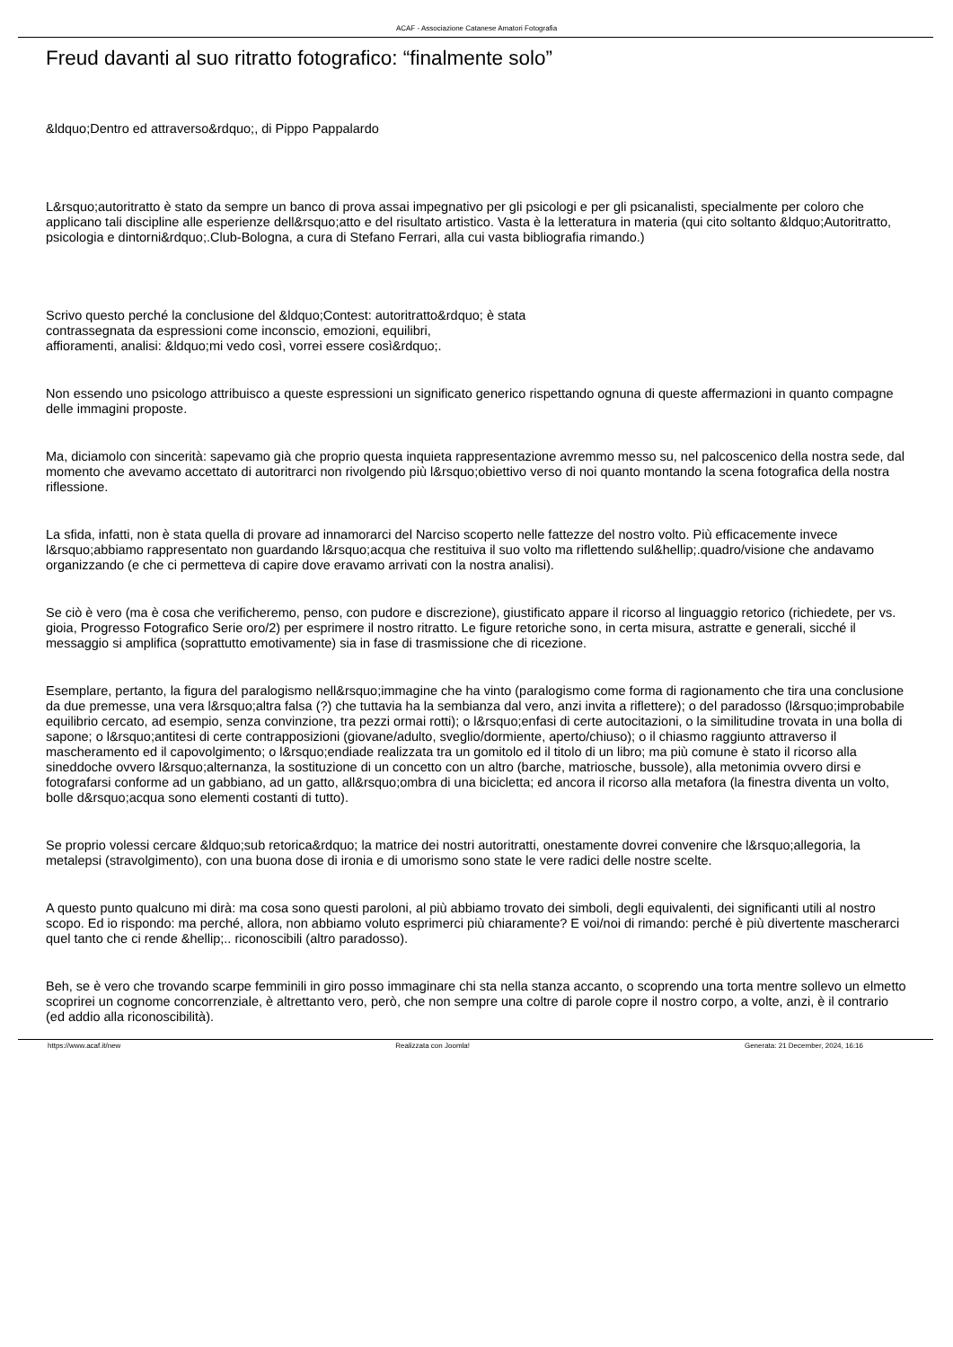ACAF - Associazione Catanese Amatori Fotografia
Freud davanti al suo ritratto fotografico: “finalmente solo”
&ldquo;Dentro ed attraverso&rdquo;, di Pippo Pappalardo
L&rsquo;autoritratto è stato da sempre un banco di prova assai impegnativo per gli psicologi e per gli psicanalisti, specialmente per coloro che applicano tali discipline alle esperienze dell&rsquo;atto e del risultato artistico. Vasta è la letteratura in materia (qui cito soltanto &ldquo;Autoritratto, psicologia e dintorni&rdquo;.Club-Bologna, a cura di Stefano Ferrari, alla cui vasta bibliografia rimando.)
Scrivo questo perché la conclusione del &ldquo;Contest: autoritratto&rdquo; è stata
contrassegnata da espressioni come inconscio, emozioni, equilibri,
affioramenti, analisi: &ldquo;mi vedo così, vorrei essere così&rdquo;.
Non essendo uno psicologo attribuisco a queste espressioni un significato generico rispettando ognuna di queste affermazioni in quanto compagne delle immagini proposte.
Ma, diciamolo con sincerità: sapevamo già che proprio questa inquieta rappresentazione avremmo messo su, nel palcoscenico della nostra sede, dal momento che avevamo accettato di autoritrarci non rivolgendo più l&rsquo;obiettivo verso di noi quanto montando la scena fotografica della nostra riflessione.
La sfida, infatti, non è stata quella di provare ad innamorarci del Narciso scoperto nelle fattezze del nostro volto. Più efficacemente invece l&rsquo;abbiamo rappresentato non guardando l&rsquo;acqua che restituiva il suo volto ma riflettendo sul&hellip;.quadro/visione che andavamo organizzando (e che ci permetteva di capire dove eravamo arrivati con la nostra analisi).
Se ciò è vero (ma è cosa che verificheremo, penso, con pudore e discrezione), giustificato appare il ricorso al linguaggio retorico (richiedete, per vs. gioia, Progresso Fotografico Serie oro/2) per esprimere il nostro ritratto. Le figure retoriche sono, in certa misura, astratte e generali, sicché il messaggio si amplifica (soprattutto emotivamente) sia in fase di trasmissione che di ricezione.
Esemplare, pertanto, la figura del paralogismo nell&rsquo;immagine che ha vinto (paralogismo come forma di ragionamento che tira una conclusione da due premesse, una vera l&rsquo;altra falsa (?) che tuttavia ha la sembianza dal vero, anzi invita a riflettere); o del paradosso (l&rsquo;improbabile equilibrio cercato, ad esempio, senza convinzione, tra pezzi ormai rotti); o l&rsquo;enfasi di certe autocitazioni, o la similitudine trovata in una bolla di sapone; o l&rsquo;antitesi di certe contrapposizioni (giovane/adulto, sveglio/dormiente, aperto/chiuso); o il chiasmo raggiunto attraverso il mascheramento ed il capovolgimento; o l&rsquo;endiade realizzata tra un gomitolo ed il titolo di un libro; ma più comune è stato il ricorso alla sineddoche ovvero l&rsquo;alternanza, la sostituzione di un concetto con un altro (barche, matriosche, bussole), alla metonimia ovvero dirsi e fotografarsi conforme ad un gabbiano, ad un gatto, all&rsquo;ombra di una bicicletta; ed ancora il ricorso alla metafora (la finestra diventa un volto, bolle d&rsquo;acqua sono elementi costanti di tutto).
Se proprio volessi cercare &ldquo;sub retorica&rdquo; la matrice dei nostri autoritratti, onestamente dovrei convenire che l&rsquo;allegoria, la metalepsi (stravolgimento), con una buona dose di ironia e di umorismo sono state le vere radici delle nostre scelte.
A questo punto qualcuno mi dirà: ma cosa sono questi paroloni, al più abbiamo trovato dei simboli, degli equivalenti, dei significanti utili al nostro scopo. Ed io rispondo: ma perché, allora, non abbiamo voluto esprimerci più chiaramente? E voi/noi di rimando: perché è più divertente mascherarci quel tanto che ci rende &hellip;.. riconoscibili (altro paradosso).
Beh, se è vero che trovando scarpe femminili in giro posso immaginare chi sta nella stanza accanto, o scoprendo una torta mentre sollevo un elmetto scoprirei un cognome concorrenziale, è altrettanto vero, però, che non sempre una coltre di parole copre il nostro corpo, a volte, anzi, è il contrario (ed addio alla riconoscibilità).
https://www.acaf.it/new Realizzata con Joomla! Generata: 21 December, 2024, 16:16